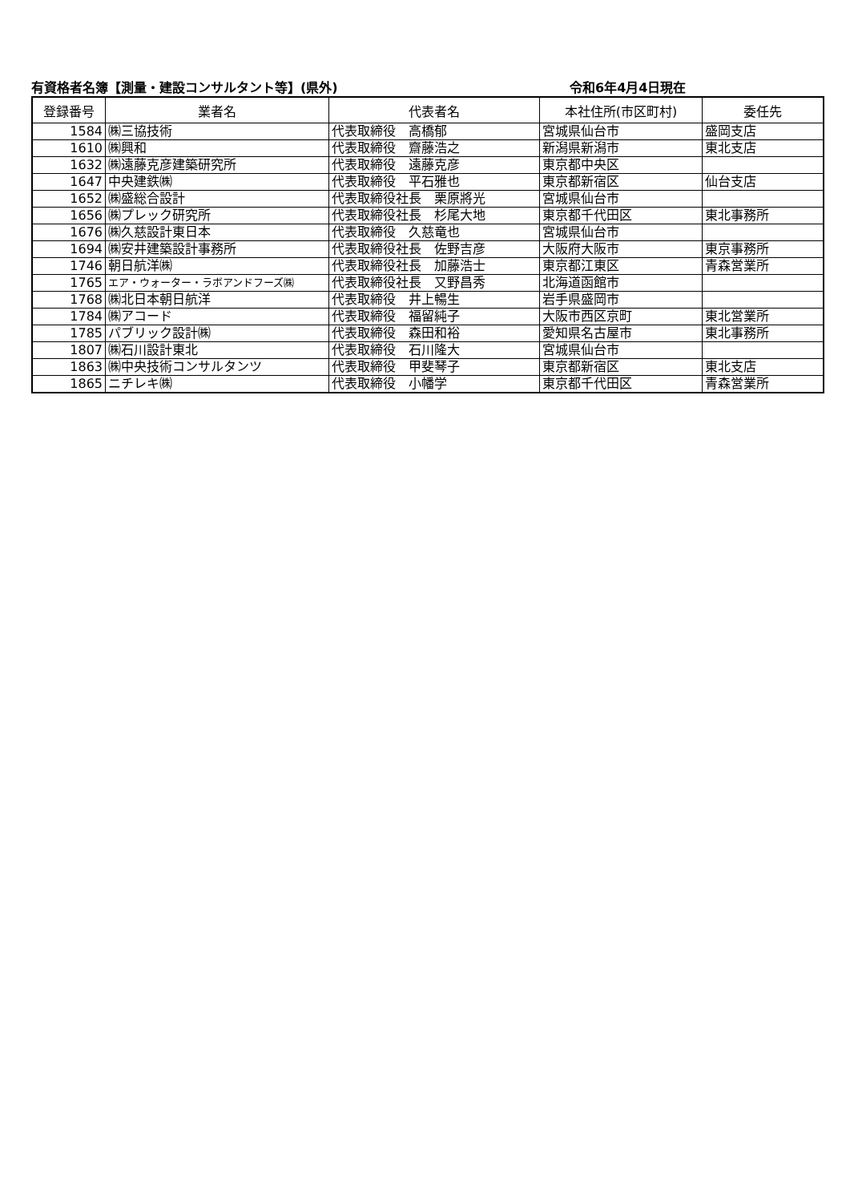有資格者名簿【測量・建設コンサルタント等】(県外) 令和6年4月4日現在
| 登録番号 | 業者名 | 代表者名 | 本社住所(市区町村) | 委任先 |
| --- | --- | --- | --- | --- |
| 1584 | ㈱三協技術 | 代表取締役 高橋郁 | 宮城県仙台市 | 盛岡支店 |
| 1610 | ㈱興和 | 代表取締役 齋藤浩之 | 新潟県新潟市 | 東北支店 |
| 1632 | ㈱遠藤克彦建築研究所 | 代表取締役 遠藤克彦 | 東京都中央区 | |
| 1647 | 中央建鉄㈱ | 代表取締役 平石雅也 | 東京都新宿区 | 仙台支店 |
| 1652 | ㈱盛総合設計 | 代表取締役社長 栗原將光 | 宮城県仙台市 | |
| 1656 | ㈱プレック研究所 | 代表取締役社長 杉尾大地 | 東京都千代田区 | 東北事務所 |
| 1676 | ㈱久慈設計東日本 | 代表取締役 久慈竜也 | 宮城県仙台市 | |
| 1694 | ㈱安井建築設計事務所 | 代表取締役社長 佐野吉彦 | 大阪府大阪市 | 東京事務所 |
| 1746 | 朝日航洋㈱ | 代表取締役社長 加藤浩士 | 東京都江東区 | 青森営業所 |
| 1765 | エア・ウォーター・ラボアンドフーズ㈱ | 代表取締役社長 又野昌秀 | 北海道函館市 | |
| 1768 | ㈱北日本朝日航洋 | 代表取締役 井上暢生 | 岩手県盛岡市 | |
| 1784 | ㈱アコード | 代表取締役 福留純子 | 大阪市西区京町 | 東北営業所 |
| 1785 | パブリック設計㈱ | 代表取締役 森田和裕 | 愛知県名古屋市 | 東北事務所 |
| 1807 | ㈱石川設計東北 | 代表取締役 石川隆大 | 宮城県仙台市 | |
| 1863 | ㈱中央技術コンサルタンツ | 代表取締役 甲斐琴子 | 東京都新宿区 | 東北支店 |
| 1865 | ニチレキ㈱ | 代表取締役 小幡学 | 東京都千代田区 | 青森営業所 |